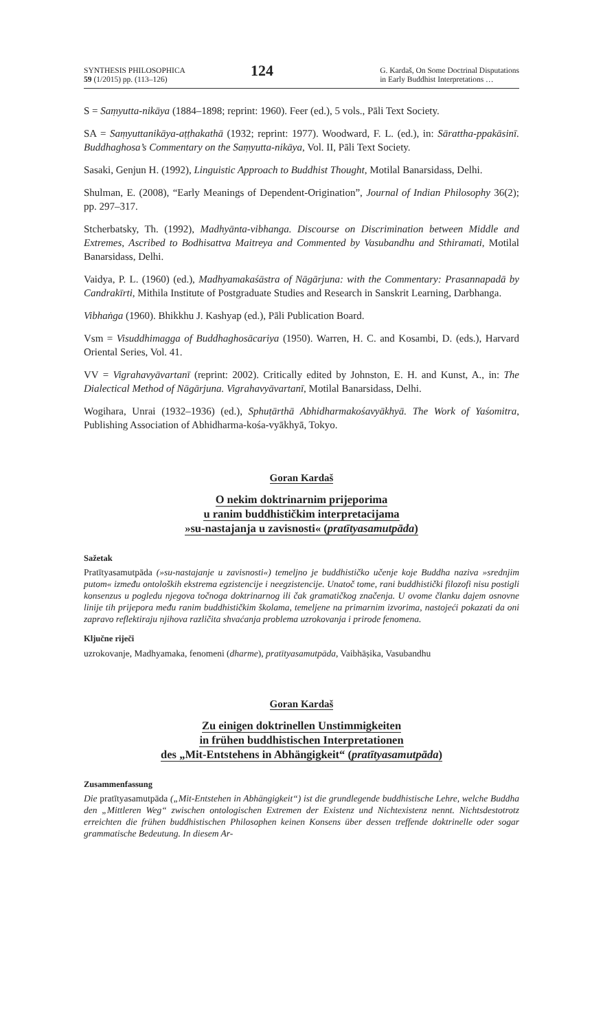SYNTHESIS PHILOSOPHICA
59 (1/2015) pp. (113–126)
124
G. Kardaš, On Some Doctrinal Disputations
in Early Buddhist Interpretations …
S = Saṃyutta-nikāya (1884–1898; reprint: 1960). Feer (ed.), 5 vols., Pāli Text Society.
SA = Saṃyuttanikāya-aṭṭhakathā (1932; reprint: 1977). Woodward, F. L. (ed.), in: Sārattha-ppakāsinī. Buddhaghosa’s Commentary on the Saṃyutta-nikāya, Vol. II, Pāli Text Society.
Sasaki, Genjun H. (1992), Linguistic Approach to Buddhist Thought, Motilal Banarsidass, Delhi.
Shulman, E. (2008), “Early Meanings of Dependent-Origination”, Journal of Indian Philosophy 36(2); pp. 297–317.
Stcherbatsky, Th. (1992), Madhyānta-vibhanga. Discourse on Discrimination between Middle and Extremes, Ascribed to Bodhisattva Maitreya and Commented by Vasubandhu and Sthiramati, Motilal Banarsidass, Delhi.
Vaidya, P. L. (1960) (ed.), Madhyamakaśāstra of Nāgārjuna: with the Commentary: Prasannapadā by Candrakīrti, Mithila Institute of Postgraduate Studies and Research in Sanskrit Learning, Darbhanga.
Vibhaṅga (1960). Bhikkhu J. Kashyap (ed.), Pāli Publication Board.
Vsm = Visuddhimagga of Buddhaghosācariya (1950). Warren, H. C. and Kosambi, D. (eds.), Harvard Oriental Series, Vol. 41.
VV = Vigrahavyāvartanī (reprint: 2002). Critically edited by Johnston, E. H. and Kunst, A., in: The Dialectical Method of Nāgārjuna. Vigrahavyāvartanī, Motilal Banarsidass, Delhi.
Wogihara, Unrai (1932–1936) (ed.), Sphuṭārthā Abhidharmakośavyākhyā. The Work of Yaśomitra, Publishing Association of Abhidharma-kośa-vyākhyā, Tokyo.
Goran Kardaš
O nekim doktrinarnim prijeporima
u ranim buddhističkim interpretacijama
»su-nastajanja u zavisnosti« (pratītyasamutpāda)
Sažetak
Pratītyasamutpāda (»su-nastajanje u zavisnosti«) temeljno je buddhističko učenje koje Buddha naziva »srednjim putom« između ontoloških ekstrema egzistencije i neegzistencije. Unatoč tome, rani buddhistički filozofi nisu postigli konsenzus u pogledu njegova točnoga doktrinarnog ili čak gramatičkog značenja. U ovome članku dajem osnovne linije tih prijepora među ranim buddhističkim školama, temeljene na primarnim izvorima, nastojeći pokazati da oni zapravo reflektiraju njihova različita shvaćanja problema uzrokovanja i prirode fenomena.
Ključne riječi
uzrokovanje, Madhyamaka, fenomeni (dharme), pratītyasamutpāda, Vaibhāṣika, Vasubandhu
Goran Kardaš
Zu einigen doktrinellen Unstimmigkeiten
in frühen buddhistischen Interpretationen
des „Mit-Entstehens in Abhängigkeit“ (pratītyasamutpāda)
Zusammenfassung
Die pratītyasamutpāda („Mit-Entstehen in Abhängigkeit“) ist die grundlegende buddhistische Lehre, welche Buddha den „Mittleren Weg“ zwischen ontologischen Extremen der Existenz und Nichtexistenz nennt. Nichtsdestotrotz erreichten die frühen buddhistischen Philosophen keinen Konsens über dessen treffende doktrinelle oder sogar grammatische Bedeutung. In diesem Ar-